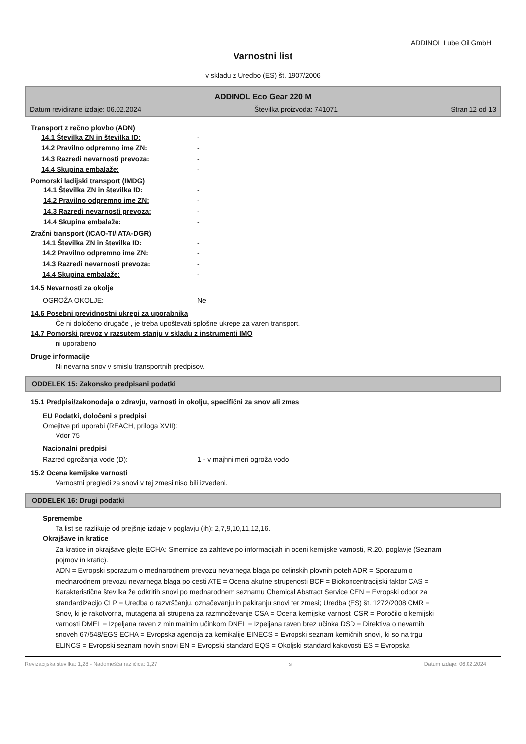ADDINOL Lube Oil GmbH
Varnostni list
v skladu z Uredbo (ES) št. 1907/2006
ADDINOL Eco Gear 220 M
Datum revidirane izdaje: 06.02.2024 Številka proizvoda: 741071 Stran 12 od 13
Transport z rečno plovbo (ADN)
14.1 Številka ZN in številka ID: -
14.2 Pravilno odpremno ime ZN: -
14.3 Razredi nevarnosti prevoza: -
14.4 Skupina embalaže: -
Pomorski ladijski transport (IMDG)
14.1 Številka ZN in številka ID: -
14.2 Pravilno odpremno ime ZN: -
14.3 Razredi nevarnosti prevoza: -
14.4 Skupina embalaže: -
Zračni transport (ICAO-TI/IATA-DGR)
14.1 Številka ZN in številka ID: -
14.2 Pravilno odpremno ime ZN: -
14.3 Razredi nevarnosti prevoza: -
14.4 Skupina embalaže: -
14.5 Nevarnosti za okolje
OGROŽA OKOLJE: Ne
14.6 Posebni previdnostni ukrepi za uporabnika
Če ni določeno drugače , je treba upoštevati splošne ukrepe za varen transport.
14.7 Pomorski prevoz v razsutem stanju v skladu z instrumenti IMO
ni uporabeno
Druge informacije
Ni nevarna snov v smislu transportnih predpisov.
ODDELEK 15: Zakonsko predpisani podatki
15.1 Predpisi/zakonodaja o zdravju, varnosti in okolju, specifični za snov ali zmes
EU Podatki, določeni s predpisi
Omejitve pri uporabi (REACH, priloga XVII):
Vdor 75
Nacionalni predpisi
Razred ogrožanja vode (D): 1 - v majhni meri ogroža vodo
15.2 Ocena kemijske varnosti
Varnostni pregledi za snovi v tej zmesi niso bili izvedeni.
ODDELEK 16: Drugi podatki
Spremembe
Ta list se razlikuje od prejšnje izdaje v poglavju (ih): 2,7,9,10,11,12,16.
Okrajšave in kratice
Za kratice in okrajšave glejte ECHA: Smernice za zahteve po informacijah in oceni kemijske varnosti, R.20. poglavje (Seznam pojmov in kratic).
ADN = Evropski sporazum o mednarodnem prevozu nevarnega blaga po celinskih plovnih poteh ADR = Sporazum o mednarodnem prevozu nevarnega blaga po cesti ATE = Ocena akutne strupenosti BCF = Biokoncentracijski faktor CAS = Karakteristična številka že odkritih snovi po mednarodnem seznamu Chemical Abstract Service CEN = Evropski odbor za standardizacijo CLP = Uredba o razvrščanju, označevanju in pakiranju snovi ter zmesi; Uredba (ES) št. 1272/2008 CMR = Snov, ki je rakotvorna, mutagena ali strupena za razmnoževanje CSA = Ocena kemijske varnosti CSR = Poročilo o kemijski varnosti DMEL = Izpeljana raven z minimalnim učinkom DNEL = Izpeljana raven brez učinka DSD = Direktiva o nevarnih snoveh 67/548/EGS ECHA = Evropska agencija za kemikalije EINECS = Evropski seznam kemičnih snovi, ki so na trgu ELINCS = Evropski seznam novih snovi EN = Evropski standard EQS = Okoljski standard kakovosti ES = Evropska
Revizacijska številka: 1,28 - Nadomešča različica: 1,27 sl Datum izdaje: 06.02.2024